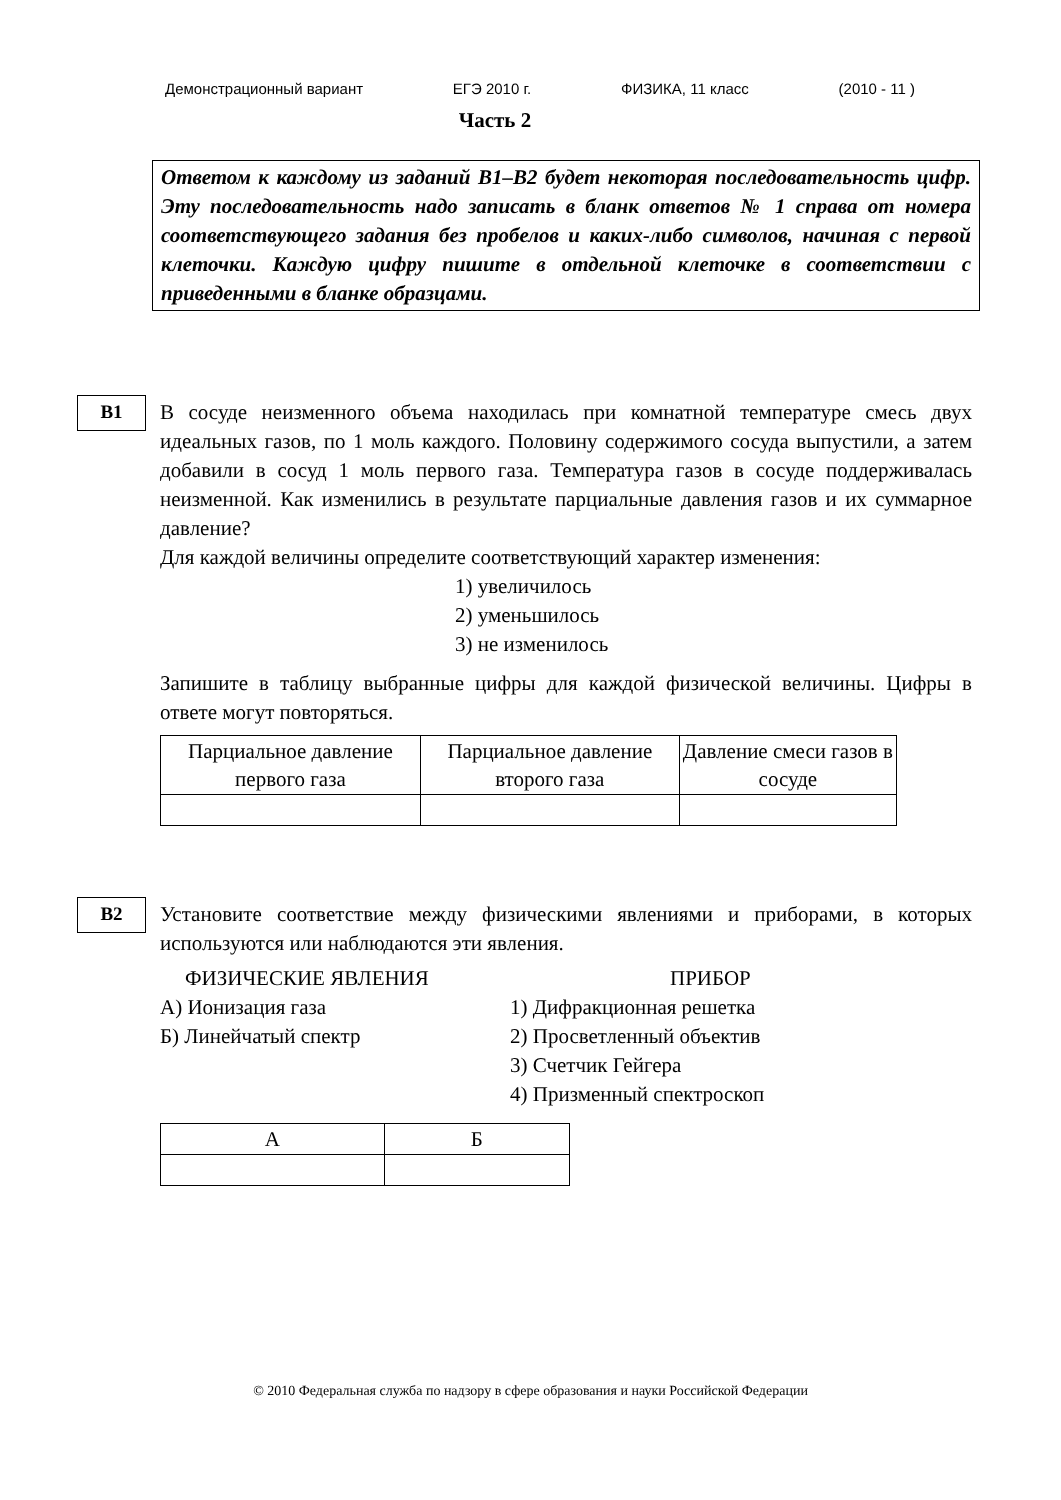Демонстрационный вариант ЕГЭ 2010 г. ФИЗИКА, 11 класс (2010 - 11 )
Часть 2
Ответом к каждому из заданий В1–В2 будет некоторая последовательность цифр. Эту последовательность надо записать в бланк ответов № 1 справа от номера соответствующего задания без пробелов и каких-либо символов, начиная с первой клеточки. Каждую цифру пишите в отдельной клеточке в соответствии с приведенными в бланке образцами.
B1
В сосуде неизменного объема находилась при комнатной температуре смесь двух идеальных газов, по 1 моль каждого. Половину содержимого сосуда выпустили, а затем добавили в сосуд 1 моль первого газа. Температура газов в сосуде поддерживалась неизменной. Как изменились в результате парциальные давления газов и их суммарное давление?
Для каждой величины определите соответствующий характер изменения:
1) увеличилось
2) уменьшилось
3) не изменилось
Запишите в таблицу выбранные цифры для каждой физической величины. Цифры в ответе могут повторяться.
| Парциальное давление первого газа | Парциальное давление второго газа | Давление смеси газов в сосуде |
B2
Установите соответствие между физическими явлениями и приборами, в которых используются или наблюдаются эти явления.
ФИЗИЧЕСКИЕ ЯВЛЕНИЯ
А) Ионизация газа
Б) Линейчатый спектр
ПРИБОР
1) Дифракционная решетка
2) Просветленный объектив
3) Счетчик Гейгера
4) Призменный спектроскоп
| А | Б |
© 2010 Федеральная служба по надзору в сфере образования и науки Российской Федерации